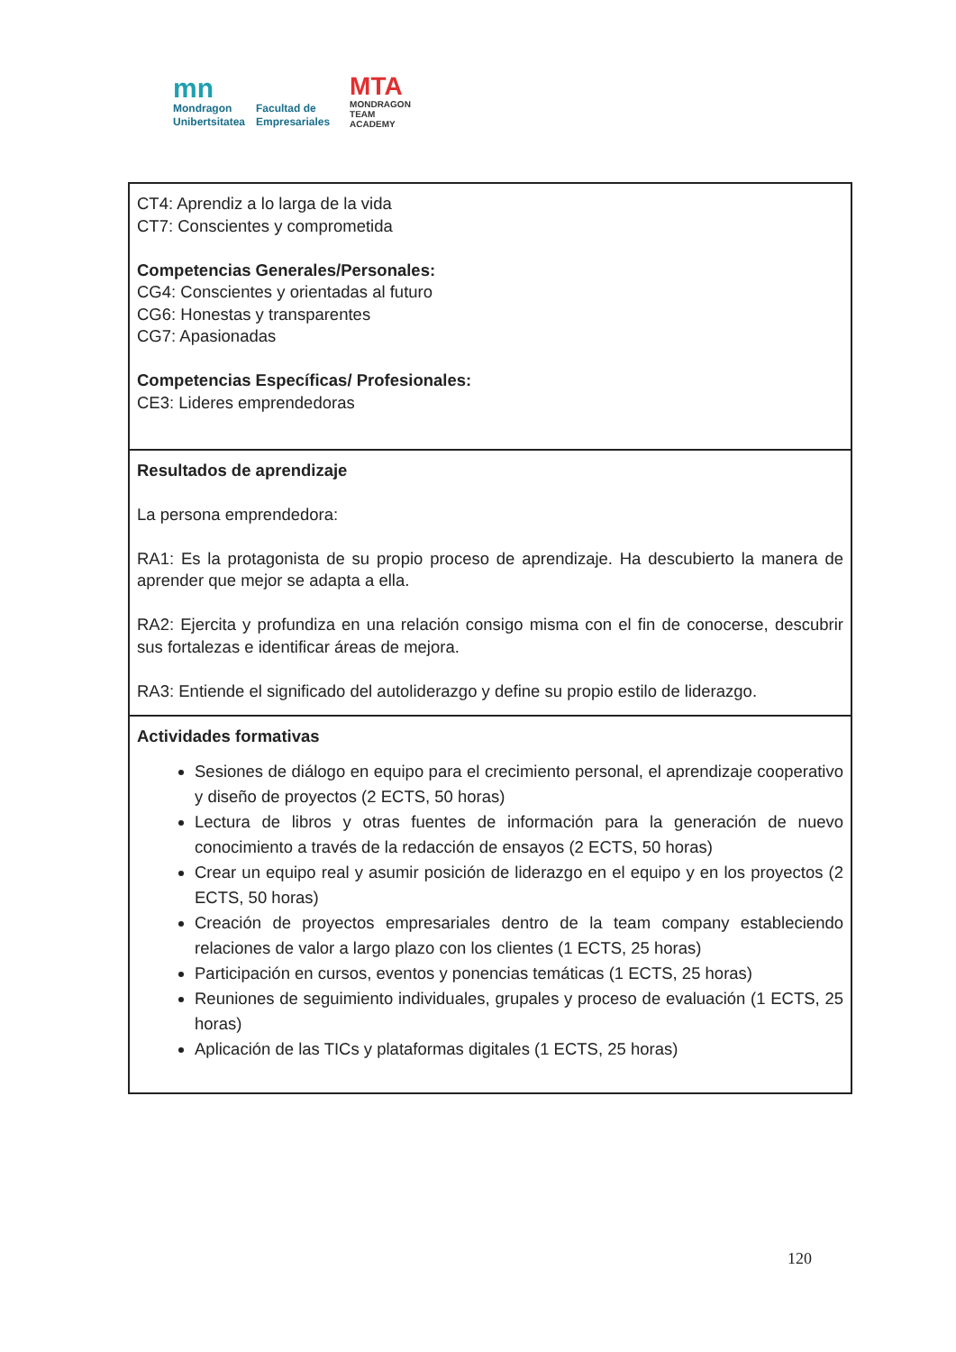mn
Mondragon
Unibertsitatea
Facultad de
Empresariales
MTA
MONDRAGON
TEAM
ACADEMY
| CT4: Aprendiz a lo larga de la vida CT7: Conscientes y comprometida Competencias Generales/Personales: CG4: Conscientes y orientadas al futuro CG6: Honestas y transparentes CG7: Apasionadas Competencias Específicas/ Profesionales: CE3: Lideres emprendedoras |
| Resultados de aprendizaje La persona emprendedora: RA1: Es la protagonista de su propio proceso de aprendizaje. Ha descubierto la manera de aprender que mejor se adapta a ella. RA2: Ejercita y profundiza en una relación consigo misma con el fin de conocerse, descubrir sus fortalezas e identificar áreas de mejora. RA3: Entiende el significado del autoliderazgo y define su propio estilo de liderazgo. |
| Actividades formativas Sesiones de diálogo en equipo para el crecimiento personal, el aprendizaje cooperativo y diseño de proyectos (2 ECTS, 50 horas) Lectura de libros y otras fuentes de información para la generación de nuevo conocimiento a través de la redacción de ensayos (2 ECTS, 50 horas) Crear un equipo real y asumir posición de liderazgo en el equipo y en los proyectos (2 ECTS, 50 horas) Creación de proyectos empresariales dentro de la team company estableciendo relaciones de valor a largo plazo con los clientes (1 ECTS, 25 horas) Participación en cursos, eventos y ponencias temáticas (1 ECTS, 25 horas) Reuniones de seguimiento individuales, grupales y proceso de evaluación (1 ECTS, 25 horas) Aplicación de las TICs y plataformas digitales (1 ECTS, 25 horas) |
120